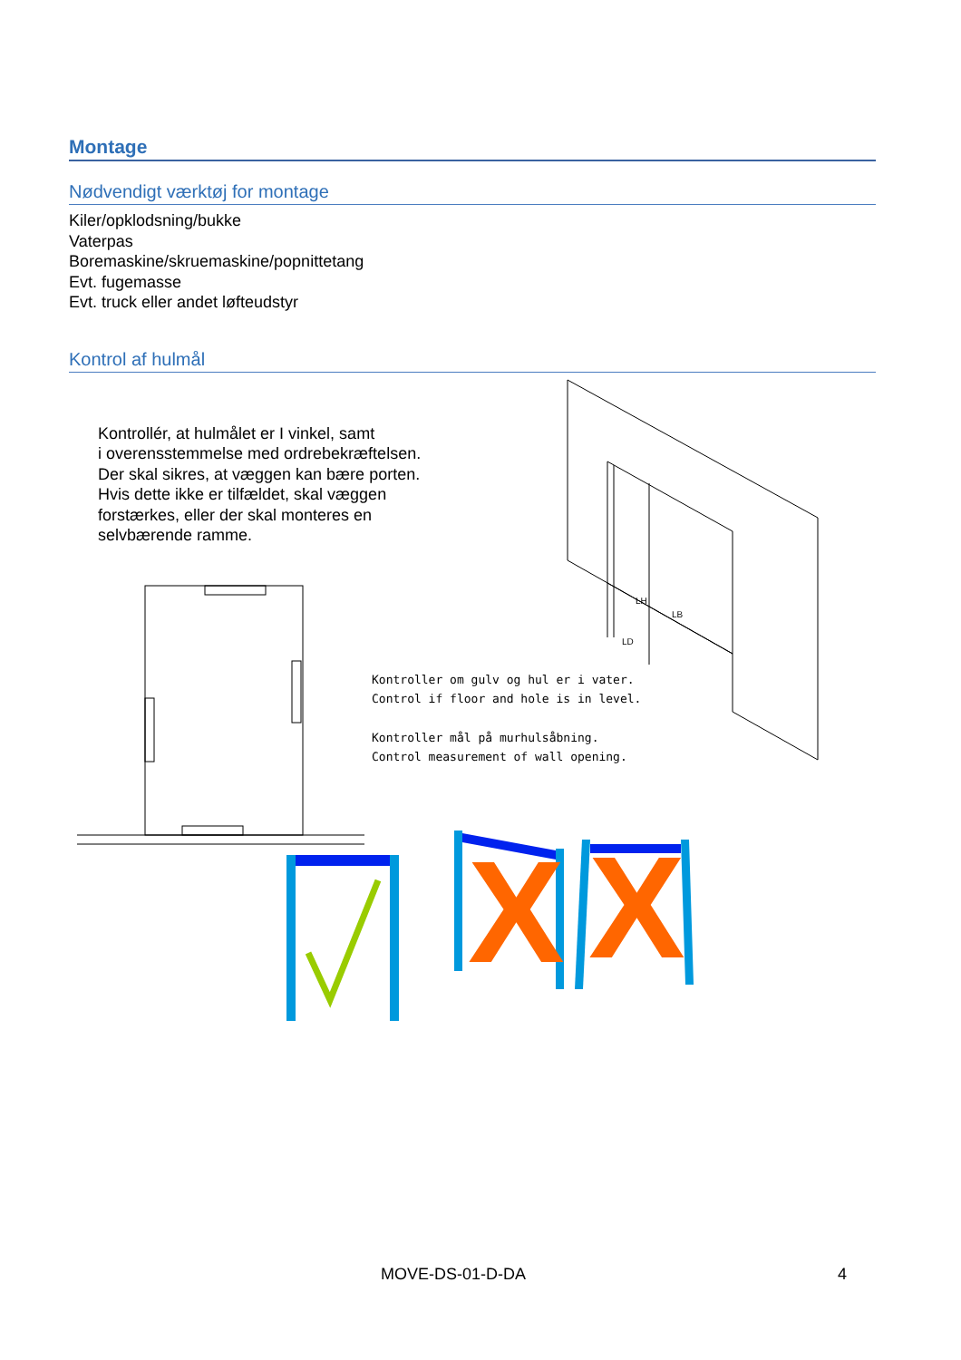Montage
Nødvendigt værktøj for montage
Kiler/opklodsning/bukke
Vaterpas
Boremaskine/skruemaskine/popnittetang
Evt. fugemasse
Evt. truck eller andet løfteudstyr
Kontrol af hulmål
LH
LB
LD
X
X
Kontrollér, at hulmålet er I vinkel, samt
i overensstemmelse med ordrebekræftelsen.
Der skal sikres, at væggen kan bære porten.
Hvis dette ikke er tilfældet, skal væggen
forstærkes, eller der skal monteres en
selvbærende ramme.
Kontroller om gulv og hul er i vater.
Control if floor and hole is in level.
Kontroller mål på murhulsåbning.
Control measurement of wall opening.
MOVE-DS-01-D-DA 4